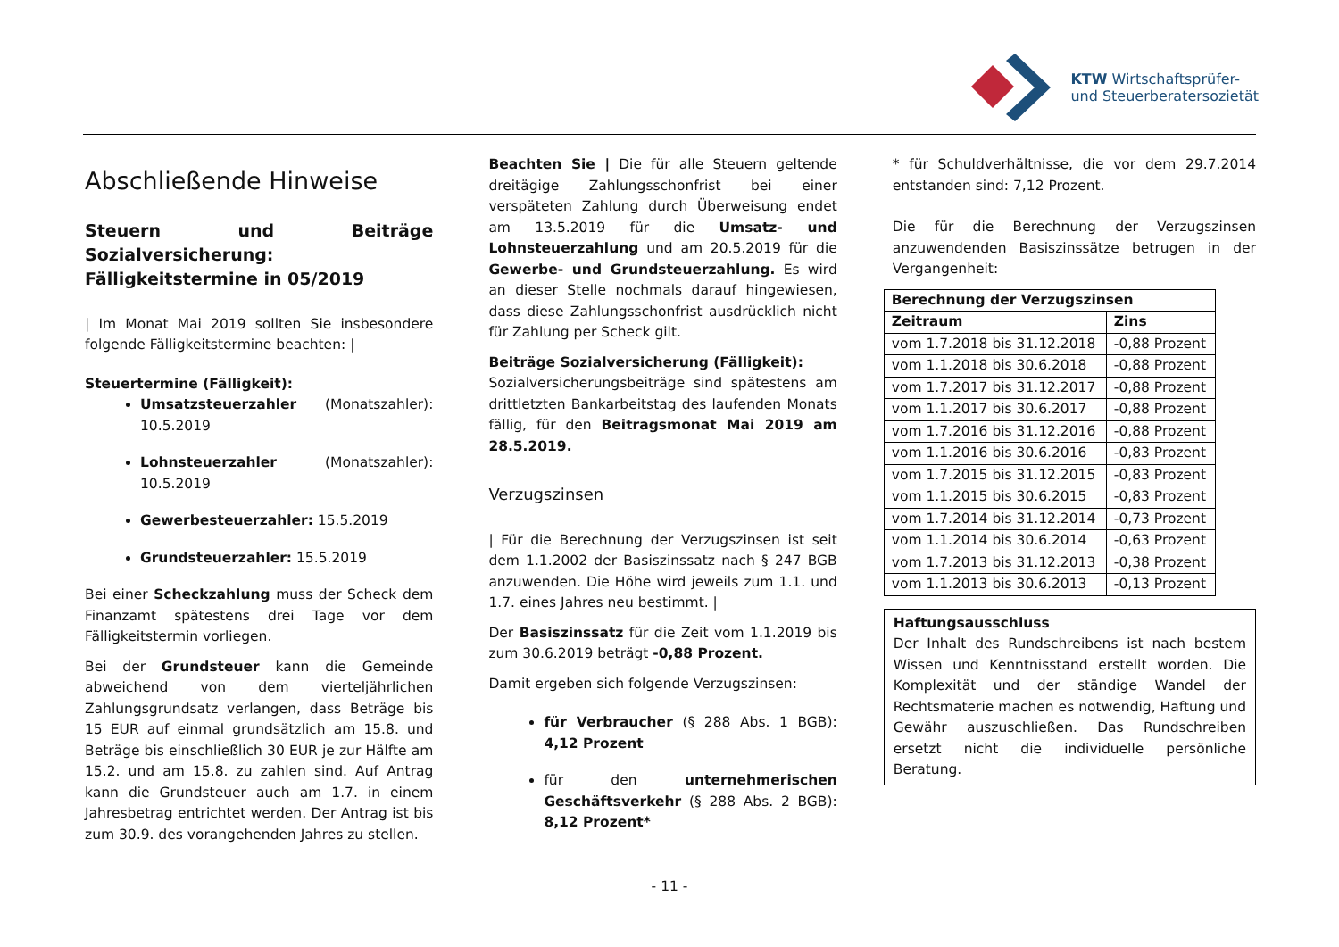KTW Wirtschaftsprüfer-
und Steuerberatersozietät
Abschließende Hinweise
Steuern und Beiträge Sozialversicherung: Fälligkeitstermine in 05/2019
| Im Monat Mai 2019 sollten Sie insbesondere folgende Fälligkeitstermine beachten: |
Steuertermine (Fälligkeit):
Umsatzsteuerzahler (Monatszahler): 10.5.2019
Lohnsteuerzahler (Monatszahler): 10.5.2019
Gewerbesteuerzahler: 15.5.2019
Grundsteuerzahler: 15.5.2019
Bei einer Scheckzahlung muss der Scheck dem Finanzamt spätestens drei Tage vor dem Fälligkeitstermin vorliegen.
Bei der Grundsteuer kann die Gemeinde abweichend von dem vierteljährlichen Zahlungsgrundsatz verlangen, dass Beträge bis 15 EUR auf einmal grundsätzlich am 15.8. und Beträge bis einschließlich 30 EUR je zur Hälfte am 15.2. und am 15.8. zu zahlen sind. Auf Antrag kann die Grundsteuer auch am 1.7. in einem Jahresbetrag entrichtet werden. Der Antrag ist bis zum 30.9. des vorangehenden Jahres zu stellen.
Beachten Sie | Die für alle Steuern geltende dreitägige Zahlungsschonfrist bei einer verspäteten Zahlung durch Überweisung endet am 13.5.2019 für die Umsatz- und Lohnsteuerzahlung und am 20.5.2019 für die Gewerbe- und Grundsteuerzahlung. Es wird an dieser Stelle nochmals darauf hingewiesen, dass diese Zahlungsschonfrist ausdrücklich nicht für Zahlung per Scheck gilt.
Beiträge Sozialversicherung (Fälligkeit):
Sozialversicherungsbeiträge sind spätestens am drittletzten Bankarbeitstag des laufenden Monats fällig, für den Beitragsmonat Mai 2019 am 28.5.2019.
Verzugszinsen
| Für die Berechnung der Verzugszinsen ist seit dem 1.1.2002 der Basiszinssatz nach § 247 BGB anzuwenden. Die Höhe wird jeweils zum 1.1. und 1.7. eines Jahres neu bestimmt. |
Der Basiszinssatz für die Zeit vom 1.1.2019 bis zum 30.6.2019 beträgt -0,88 Prozent.
Damit ergeben sich folgende Verzugszinsen:
für Verbraucher (§ 288 Abs. 1 BGB): 4,12 Prozent
für den unternehmerischen Geschäftsverkehr (§ 288 Abs. 2 BGB): 8,12 Prozent*
* für Schuldverhältnisse, die vor dem 29.7.2014 entstanden sind: 7,12 Prozent.
Die für die Berechnung der Verzugszinsen anzuwendenden Basiszinssätze betrugen in der Vergangenheit:
| Berechnung der Verzugszinsen | |
| --- | --- |
| Zeitraum | Zins |
| vom 1.7.2018 bis 31.12.2018 | -0,88 Prozent |
| vom 1.1.2018 bis 30.6.2018 | -0,88 Prozent |
| vom 1.7.2017 bis 31.12.2017 | -0,88 Prozent |
| vom 1.1.2017 bis 30.6.2017 | -0,88 Prozent |
| vom 1.7.2016 bis 31.12.2016 | -0,88 Prozent |
| vom 1.1.2016 bis 30.6.2016 | -0,83 Prozent |
| vom 1.7.2015 bis 31.12.2015 | -0,83 Prozent |
| vom 1.1.2015 bis 30.6.2015 | -0,83 Prozent |
| vom 1.7.2014 bis 31.12.2014 | -0,73 Prozent |
| vom 1.1.2014 bis 30.6.2014 | -0,63 Prozent |
| vom 1.7.2013 bis 31.12.2013 | -0,38 Prozent |
| vom 1.1.2013 bis 30.6.2013 | -0,13 Prozent |
Haftungsausschluss
Der Inhalt des Rundschreibens ist nach bestem Wissen und Kenntnisstand erstellt worden. Die Komplexität und der ständige Wandel der Rechtsmaterie machen es notwendig, Haftung und Gewähr auszuschließen. Das Rundschreiben ersetzt nicht die individuelle persönliche Beratung.
- 11 -